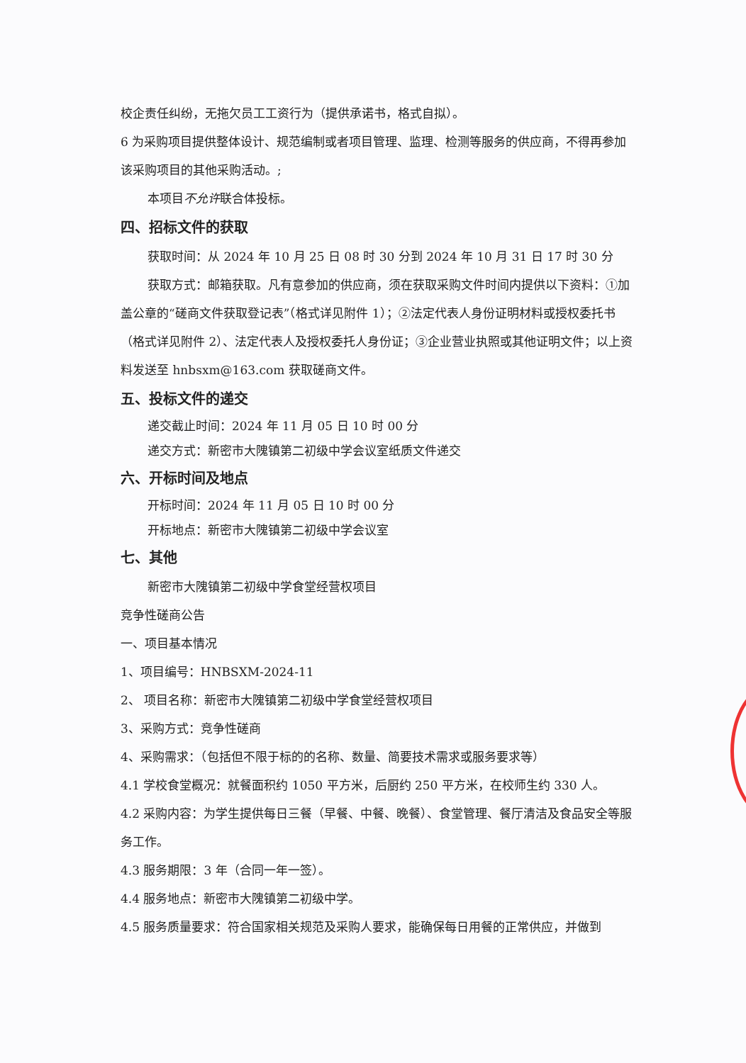校企责任纠纷，无拖欠员工工资行为（提供承诺书，格式自拟）。
6 为采购项目提供整体设计、规范编制或者项目管理、监理、检测等服务的供应商，不得再参加该采购项目的其他采购活动。;
本项目不允许联合体投标。
四、招标文件的获取
获取时间：从 2024 年 10 月 25 日 08 时 30 分到 2024 年 10 月 31 日 17 时 30 分
获取方式：邮箱获取。凡有意参加的供应商，须在获取采购文件时间内提供以下资料：①加盖公章的“磋商文件获取登记表”（格式详见附件 1）；②法定代表人身份证明材料或授权委托书（格式详见附件 2）、法定代表人及授权委托人身份证；③企业营业执照或其他证明文件；以上资料发送至 hnbsxm@163.com 获取磋商文件。
五、投标文件的递交
递交截止时间：2024 年 11 月 05 日 10 时 00 分
递交方式：新密市大隗镇第二初级中学会议室纸质文件递交
六、开标时间及地点
开标时间：2024 年 11 月 05 日 10 时 00 分
开标地点：新密市大隗镇第二初级中学会议室
七、其他
新密市大隗镇第二初级中学食堂经营权项目
竞争性磋商公告
一、项目基本情况
1、项目编号：HNBSXM-2024-11
2、 项目名称：新密市大隗镇第二初级中学食堂经营权项目
3、采购方式：竞争性磋商
4、采购需求：（包括但不限于标的的名称、数量、简要技术需求或服务要求等）
4.1 学校食堂概况：就餐面积约 1050 平方米，后厨约 250 平方米，在校师生约 330 人。
4.2 采购内容：为学生提供每日三餐（早餐、中餐、晚餐）、食堂管理、餐厅清洁及食品安全等服务工作。
4.3 服务期限：3 年（合同一年一签）。
4.4 服务地点：新密市大隗镇第二初级中学。
4.5 服务质量要求：符合国家相关规范及采购人要求，能确保每日用餐的正常供应，并做到